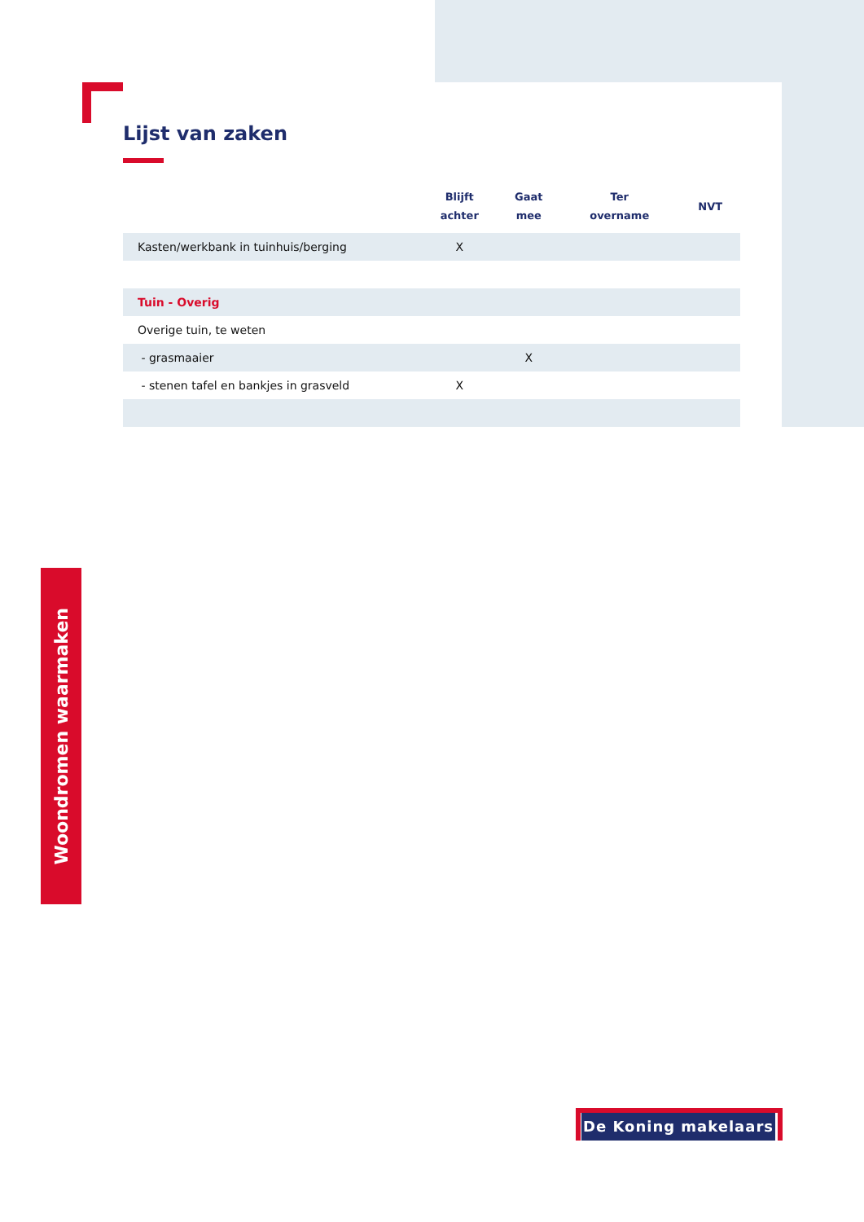Lijst van zaken
| | Blijft achter | Gaat mee | Ter overname | NVT |
| --- | --- | --- | --- | --- |
| Kasten/werkbank in tuinhuis/berging | X | | | |
| Tuin - Overig | | | | |
| Overige tuin, te weten | | | | |
| - grasmaaier | | X | | |
| - stenen tafel en bankjes in grasveld | X | | | |
Woondromen waarmaken
De Koning makelaars